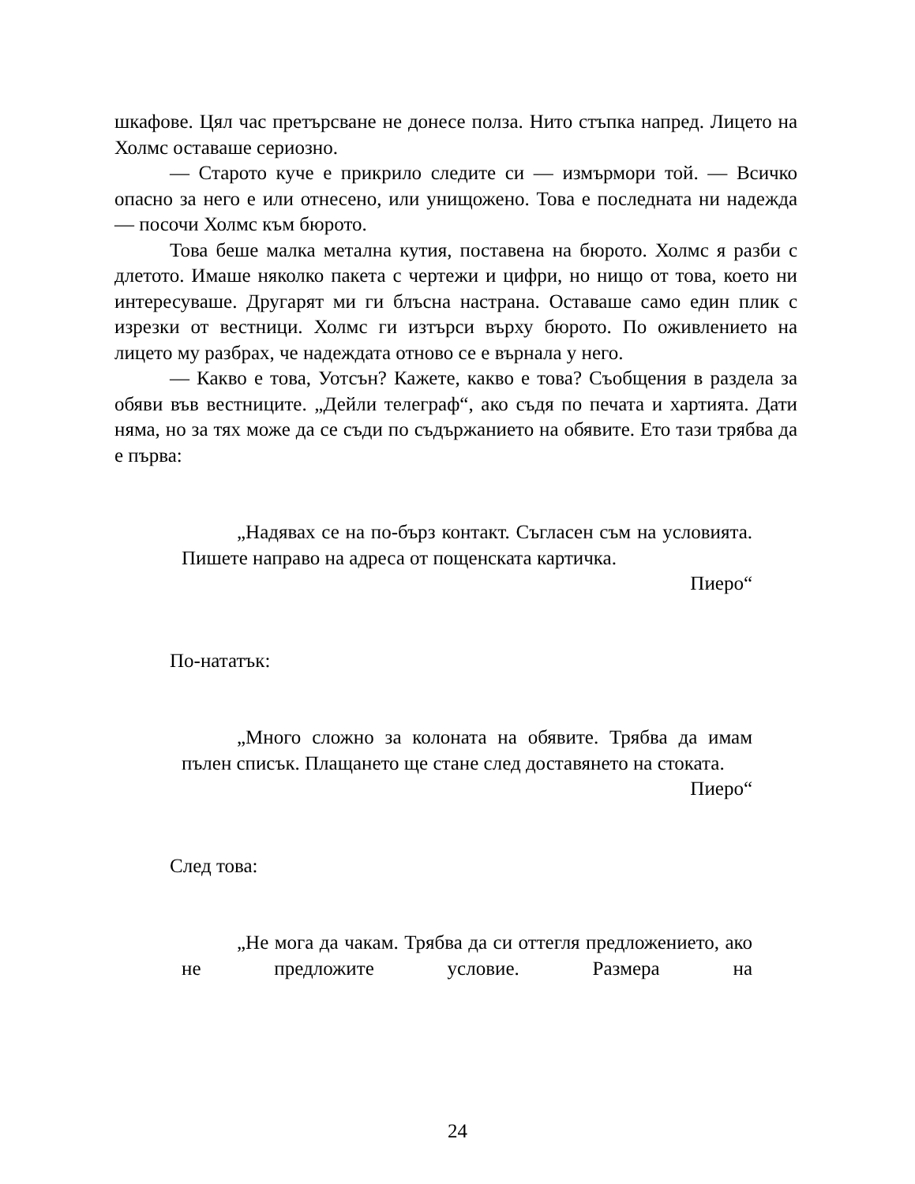шкафове. Цял час претърсване не донесе полза. Нито стъпка напред. Лицето на Холмс оставаше сериозно.
— Старото куче е прикрило следите си — измърмори той. — Всичко опасно за него е или отнесено, или унищожено. Това е последната ни надежда — посочи Холмс към бюрото.
Това беше малка метална кутия, поставена на бюрото. Холмс я разби с длетото. Имаше няколко пакета с чертежи и цифри, но нищо от това, което ни интересуваше. Другарят ми ги блъсна настрана. Оставаше само един плик с изрезки от вестници. Холмс ги изтърси върху бюрото. По оживлението на лицето му разбрах, че надеждата отново се е върнала у него.
— Какво е това, Уотсън? Кажете, какво е това? Съобщения в раздела за обяви във вестниците. „Дейли телеграф“, ако съдя по печата и хартията. Дати няма, но за тях може да се съди по съдържанието на обявите. Ето тази трябва да е първа:
„Надявах се на по-бърз контакт. Съгласен съм на условията. Пишете направо на адреса от пощенската картичка.
Пиеро“
По-нататък:
„Много сложно за колоната на обявите. Трябва да имам пълен списък. Плащането ще стане след доставянето на стоката.
Пиеро“
След това:
„Не мога да чакам. Трябва да си оттегля предложението, ако не предложите условие. Размера на
24